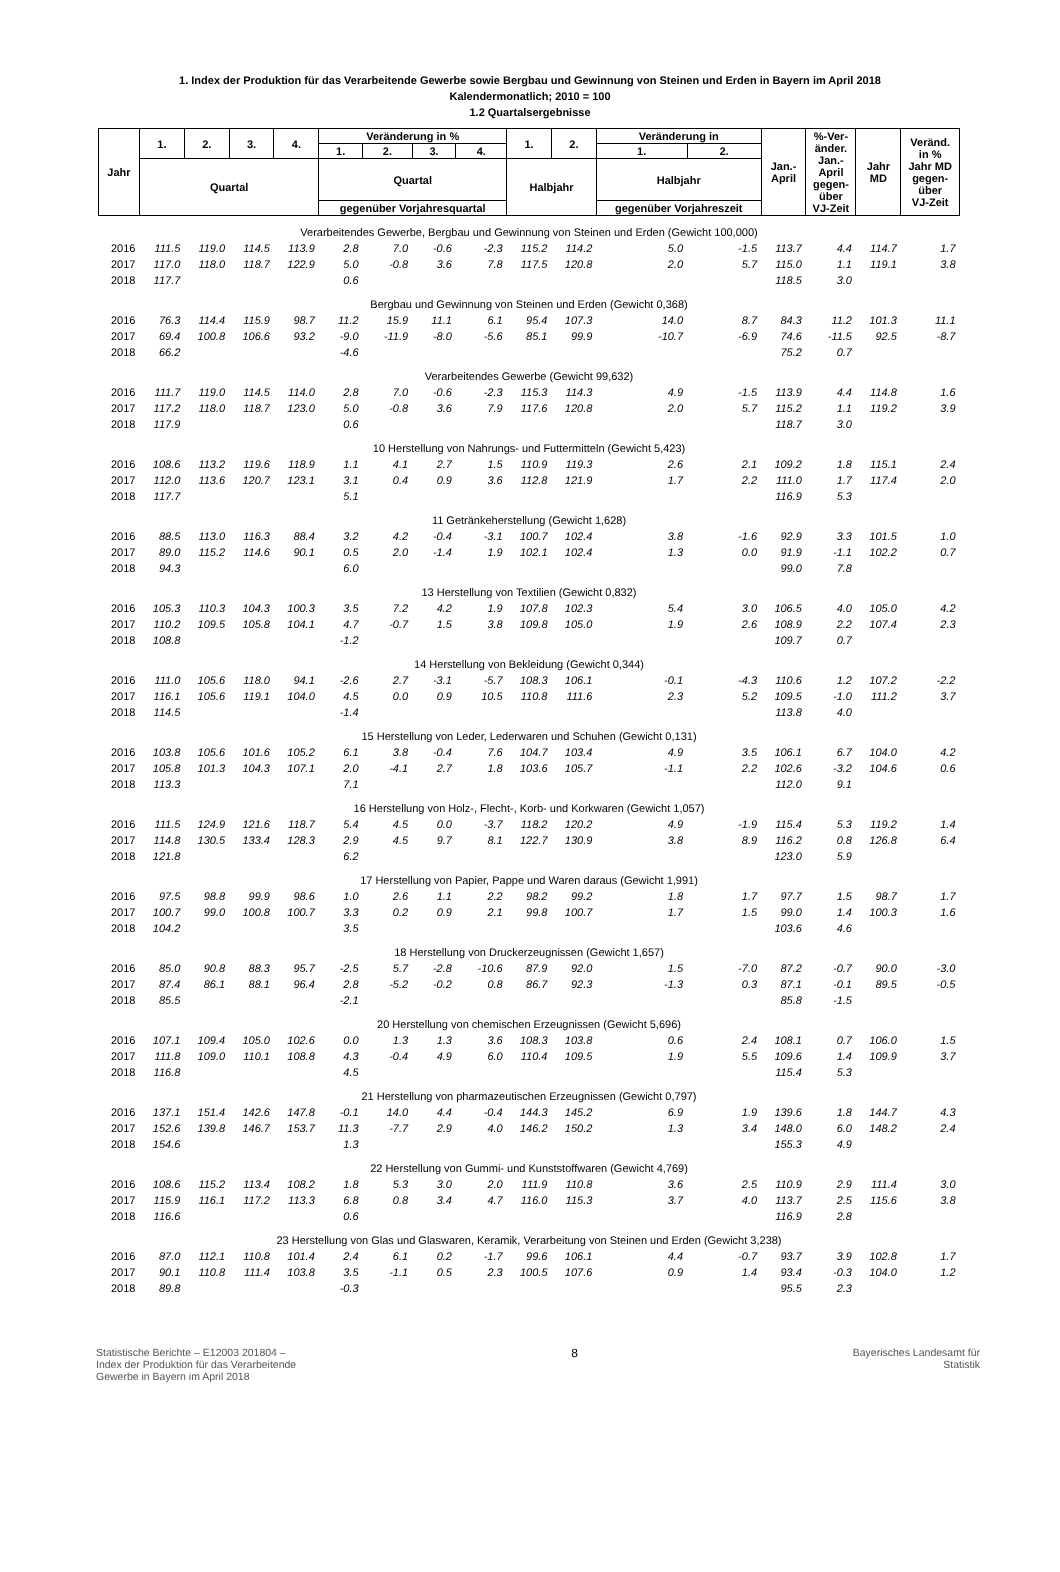1. Index der Produktion für das Verarbeitende Gewerbe sowie Bergbau und Gewinnung von Steinen und Erden in Bayern im April 2018
Kalendermonatlich; 2010 = 100
1.2 Quartalsergebnisse
| Jahr | 1. | 2. | 3. | 4. | Veränderung in % | | | | 1. | 2. | Veränderung in | | Jan.- April | %-Ver- änder. Jan.- April gegen- über VJ-Zeit | Jahr MD | Veränd. in % Jahr MD gegen- über VJ-Zeit |
| --- | --- | --- | --- | --- | --- | --- | --- | --- | --- | --- | --- | --- | --- | --- | --- | --- |
| | | | | | 1. | 2. | 3. | 4. | | | 1. | 2. | | | | |
| | Quartal | | | | Quartal | | | | Halbjahr | | Halbjahr | | | | | |
| | | | | | gegenüber Vorjahresquartal | | | | | | gegenüber Vorjahreszeit | | | | | |
| Verarbeitendes Gewerbe, Bergbau und Gewinnung von Steinen und Erden (Gewicht 100,000) | | | | | | | | | | | | | | | | |
| 2016 | 111.5 | 119.0 | 114.5 | 113.9 | 2.8 | 7.0 | -0.6 | -2.3 | 115.2 | 114.2 | 5.0 | -1.5 | 113.7 | 4.4 | 114.7 | 1.7 |
| 2017 | 117.0 | 118.0 | 118.7 | 122.9 | 5.0 | -0.8 | 3.6 | 7.8 | 117.5 | 120.8 | 2.0 | 5.7 | 115.0 | 1.1 | 119.1 | 3.8 |
| 2018 | 117.7 | | | | 0.6 | | | | | | | | 118.5 | 3.0 | | |
| Bergbau und Gewinnung von Steinen und Erden (Gewicht 0,368) | | | | | | | | | | | | | | | | |
| 2016 | 76.3 | 114.4 | 115.9 | 98.7 | 11.2 | 15.9 | 11.1 | 6.1 | 95.4 | 107.3 | 14.0 | 8.7 | 84.3 | 11.2 | 101.3 | 11.1 |
| 2017 | 69.4 | 100.8 | 106.6 | 93.2 | -9.0 | -11.9 | -8.0 | -5.6 | 85.1 | 99.9 | -10.7 | -6.9 | 74.6 | -11.5 | 92.5 | -8.7 |
| 2018 | 66.2 | | | | -4.6 | | | | | | | | 75.2 | 0.7 | | |
| Verarbeitendes Gewerbe (Gewicht 99,632) | | | | | | | | | | | | | | | | |
| 2016 | 111.7 | 119.0 | 114.5 | 114.0 | 2.8 | 7.0 | -0.6 | -2.3 | 115.3 | 114.3 | 4.9 | -1.5 | 113.9 | 4.4 | 114.8 | 1.6 |
| 2017 | 117.2 | 118.0 | 118.7 | 123.0 | 5.0 | -0.8 | 3.6 | 7.9 | 117.6 | 120.8 | 2.0 | 5.7 | 115.2 | 1.1 | 119.2 | 3.9 |
| 2018 | 117.9 | | | | 0.6 | | | | | | | | 118.7 | 3.0 | | |
| 10 Herstellung von Nahrungs- und Futtermitteln (Gewicht 5,423) | | | | | | | | | | | | | | | | |
| 2016 | 108.6 | 113.2 | 119.6 | 118.9 | 1.1 | 4.1 | 2.7 | 1.5 | 110.9 | 119.3 | 2.6 | 2.1 | 109.2 | 1.8 | 115.1 | 2.4 |
| 2017 | 112.0 | 113.6 | 120.7 | 123.1 | 3.1 | 0.4 | 0.9 | 3.6 | 112.8 | 121.9 | 1.7 | 2.2 | 111.0 | 1.7 | 117.4 | 2.0 |
| 2018 | 117.7 | | | | 5.1 | | | | | | | | 116.9 | 5.3 | | |
| 11 Getränkeherstellung (Gewicht 1,628) | | | | | | | | | | | | | | | | |
| 2016 | 88.5 | 113.0 | 116.3 | 88.4 | 3.2 | 4.2 | -0.4 | -3.1 | 100.7 | 102.4 | 3.8 | -1.6 | 92.9 | 3.3 | 101.5 | 1.0 |
| 2017 | 89.0 | 115.2 | 114.6 | 90.1 | 0.5 | 2.0 | -1.4 | 1.9 | 102.1 | 102.4 | 1.3 | 0.0 | 91.9 | -1.1 | 102.2 | 0.7 |
| 2018 | 94.3 | | | | 6.0 | | | | | | | | 99.0 | 7.8 | | |
| 13 Herstellung von Textilien (Gewicht 0,832) | | | | | | | | | | | | | | | | |
| 2016 | 105.3 | 110.3 | 104.3 | 100.3 | 3.5 | 7.2 | 4.2 | 1.9 | 107.8 | 102.3 | 5.4 | 3.0 | 106.5 | 4.0 | 105.0 | 4.2 |
| 2017 | 110.2 | 109.5 | 105.8 | 104.1 | 4.7 | -0.7 | 1.5 | 3.8 | 109.8 | 105.0 | 1.9 | 2.6 | 108.9 | 2.2 | 107.4 | 2.3 |
| 2018 | 108.8 | | | | -1.2 | | | | | | | | 109.7 | 0.7 | | |
| 14 Herstellung von Bekleidung (Gewicht 0,344) | | | | | | | | | | | | | | | | |
| 2016 | 111.0 | 105.6 | 118.0 | 94.1 | -2.6 | 2.7 | -3.1 | -5.7 | 108.3 | 106.1 | -0.1 | -4.3 | 110.6 | 1.2 | 107.2 | -2.2 |
| 2017 | 116.1 | 105.6 | 119.1 | 104.0 | 4.5 | 0.0 | 0.9 | 10.5 | 110.8 | 111.6 | 2.3 | 5.2 | 109.5 | -1.0 | 111.2 | 3.7 |
| 2018 | 114.5 | | | | -1.4 | | | | | | | | 113.8 | 4.0 | | |
| 15 Herstellung von Leder, Lederwaren und Schuhen (Gewicht 0,131) | | | | | | | | | | | | | | | | |
| 2016 | 103.8 | 105.6 | 101.6 | 105.2 | 6.1 | 3.8 | -0.4 | 7.6 | 104.7 | 103.4 | 4.9 | 3.5 | 106.1 | 6.7 | 104.0 | 4.2 |
| 2017 | 105.8 | 101.3 | 104.3 | 107.1 | 2.0 | -4.1 | 2.7 | 1.8 | 103.6 | 105.7 | -1.1 | 2.2 | 102.6 | -3.2 | 104.6 | 0.6 |
| 2018 | 113.3 | | | | 7.1 | | | | | | | | 112.0 | 9.1 | | |
| 16 Herstellung von Holz-, Flecht-, Korb- und Korkwaren (Gewicht 1,057) | | | | | | | | | | | | | | | | |
| 2016 | 111.5 | 124.9 | 121.6 | 118.7 | 5.4 | 4.5 | 0.0 | -3.7 | 118.2 | 120.2 | 4.9 | -1.9 | 115.4 | 5.3 | 119.2 | 1.4 |
| 2017 | 114.8 | 130.5 | 133.4 | 128.3 | 2.9 | 4.5 | 9.7 | 8.1 | 122.7 | 130.9 | 3.8 | 8.9 | 116.2 | 0.8 | 126.8 | 6.4 |
| 2018 | 121.8 | | | | 6.2 | | | | | | | | 123.0 | 5.9 | | |
| 17 Herstellung von Papier, Pappe und Waren daraus (Gewicht 1,991) | | | | | | | | | | | | | | | | |
| 2016 | 97.5 | 98.8 | 99.9 | 98.6 | 1.0 | 2.6 | 1.1 | 2.2 | 98.2 | 99.2 | 1.8 | 1.7 | 97.7 | 1.5 | 98.7 | 1.7 |
| 2017 | 100.7 | 99.0 | 100.8 | 100.7 | 3.3 | 0.2 | 0.9 | 2.1 | 99.8 | 100.7 | 1.7 | 1.5 | 99.0 | 1.4 | 100.3 | 1.6 |
| 2018 | 104.2 | | | | 3.5 | | | | | | | | 103.6 | 4.6 | | |
| 18 Herstellung von Druckerzeugnissen (Gewicht 1,657) | | | | | | | | | | | | | | | | |
| 2016 | 85.0 | 90.8 | 88.3 | 95.7 | -2.5 | 5.7 | -2.8 | -10.6 | 87.9 | 92.0 | 1.5 | -7.0 | 87.2 | -0.7 | 90.0 | -3.0 |
| 2017 | 87.4 | 86.1 | 88.1 | 96.4 | 2.8 | -5.2 | -0.2 | 0.8 | 86.7 | 92.3 | -1.3 | 0.3 | 87.1 | -0.1 | 89.5 | -0.5 |
| 2018 | 85.5 | | | | -2.1 | | | | | | | | 85.8 | -1.5 | | |
| 20 Herstellung von chemischen Erzeugnissen (Gewicht 5,696) | | | | | | | | | | | | | | | | |
| 2016 | 107.1 | 109.4 | 105.0 | 102.6 | 0.0 | 1.3 | 1.3 | 3.6 | 108.3 | 103.8 | 0.6 | 2.4 | 108.1 | 0.7 | 106.0 | 1.5 |
| 2017 | 111.8 | 109.0 | 110.1 | 108.8 | 4.3 | -0.4 | 4.9 | 6.0 | 110.4 | 109.5 | 1.9 | 5.5 | 109.6 | 1.4 | 109.9 | 3.7 |
| 2018 | 116.8 | | | | 4.5 | | | | | | | | 115.4 | 5.3 | | |
| 21 Herstellung von pharmazeutischen Erzeugnissen (Gewicht 0,797) | | | | | | | | | | | | | | | | |
| 2016 | 137.1 | 151.4 | 142.6 | 147.8 | -0.1 | 14.0 | 4.4 | -0.4 | 144.3 | 145.2 | 6.9 | 1.9 | 139.6 | 1.8 | 144.7 | 4.3 |
| 2017 | 152.6 | 139.8 | 146.7 | 153.7 | 11.3 | -7.7 | 2.9 | 4.0 | 146.2 | 150.2 | 1.3 | 3.4 | 148.0 | 6.0 | 148.2 | 2.4 |
| 2018 | 154.6 | | | | 1.3 | | | | | | | | 155.3 | 4.9 | | |
| 22 Herstellung von Gummi- und Kunststoffwaren (Gewicht 4,769) | | | | | | | | | | | | | | | | |
| 2016 | 108.6 | 115.2 | 113.4 | 108.2 | 1.8 | 5.3 | 3.0 | 2.0 | 111.9 | 110.8 | 3.6 | 2.5 | 110.9 | 2.9 | 111.4 | 3.0 |
| 2017 | 115.9 | 116.1 | 117.2 | 113.3 | 6.8 | 0.8 | 3.4 | 4.7 | 116.0 | 115.3 | 3.7 | 4.0 | 113.7 | 2.5 | 115.6 | 3.8 |
| 2018 | 116.6 | | | | 0.6 | | | | | | | | 116.9 | 2.8 | | |
| 23 Herstellung von Glas und Glaswaren, Keramik, Verarbeitung von Steinen und Erden (Gewicht 3,238) | | | | | | | | | | | | | | | | |
| 2016 | 87.0 | 112.1 | 110.8 | 101.4 | 2.4 | 6.1 | 0.2 | -1.7 | 99.6 | 106.1 | 4.4 | -0.7 | 93.7 | 3.9 | 102.8 | 1.7 |
| 2017 | 90.1 | 110.8 | 111.4 | 103.8 | 3.5 | -1.1 | 0.5 | 2.3 | 100.5 | 107.6 | 0.9 | 1.4 | 93.4 | -0.3 | 104.0 | 1.2 |
| 2018 | 89.8 | | | | -0.3 | | | | | | | | 95.5 | 2.3 | | |
Statistische Berichte – E12003 201804 –
Index der Produktion für das Verarbeitende
Gewerbe in Bayern im April 2018
8 Bayerisches Landesamt für
Statistik